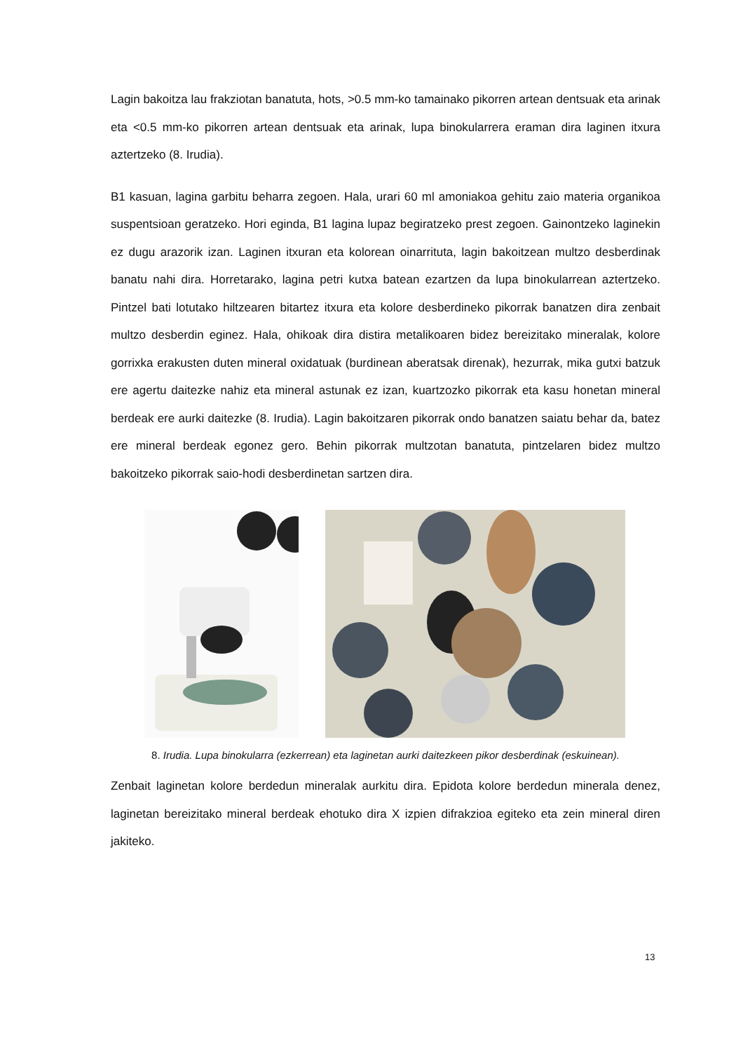Lagin bakoitza lau frakziotan banatuta, hots, >0.5 mm-ko tamainako pikorren artean dentsuak eta arinak eta <0.5 mm-ko pikorren artean dentsuak eta arinak, lupa binokularrera eraman dira laginen itxura aztertzeko (8. Irudia).
B1 kasuan, lagina garbitu beharra zegoen. Hala, urari 60 ml amoniakoa gehitu zaio materia organikoa suspentsioan geratzeko. Hori eginda, B1 lagina lupaz begiratzeko prest zegoen. Gainontzeko laginekin ez dugu arazorik izan. Laginen itxuran eta kolorean oinarrituta, lagin bakoitzean multzo desberdinak banatu nahi dira. Horretarako, lagina petri kutxa batean ezartzen da lupa binokularrean aztertzeko. Pintzel bati lotutako hiltzearen bitartez itxura eta kolore desberdineko pikorrak banatzen dira zenbait multzo desberdin eginez. Hala, ohikoak dira distira metalikoaren bidez bereizitako mineralak, kolore gorrixka erakusten duten mineral oxidatuak (burdinean aberatsak direnak), hezurrak, mika gutxi batzuk ere agertu daitezke nahiz eta mineral astunak ez izan, kuartzozko pikorrak eta kasu honetan mineral berdeak ere aurki daitezke (8. Irudia). Lagin bakoitzaren pikorrak ondo banatzen saiatu behar da, batez ere mineral berdeak egonez gero. Behin pikorrak multzotan banatuta, pintzelaren bidez multzo bakoitzeko pikorrak saio-hodi desberdinetan sartzen dira.
8. Irudia. Lupa binokularra (ezkerrean) eta laginetan aurki daitezkeen pikor desberdinak (eskuinean).
Zenbait laginetan kolore berdedun mineralak aurkitu dira. Epidota kolore berdedun minerala denez, laginetan bereizitako mineral berdeak ehotuko dira X izpien difrakzioa egiteko eta zein mineral diren jakiteko.
13